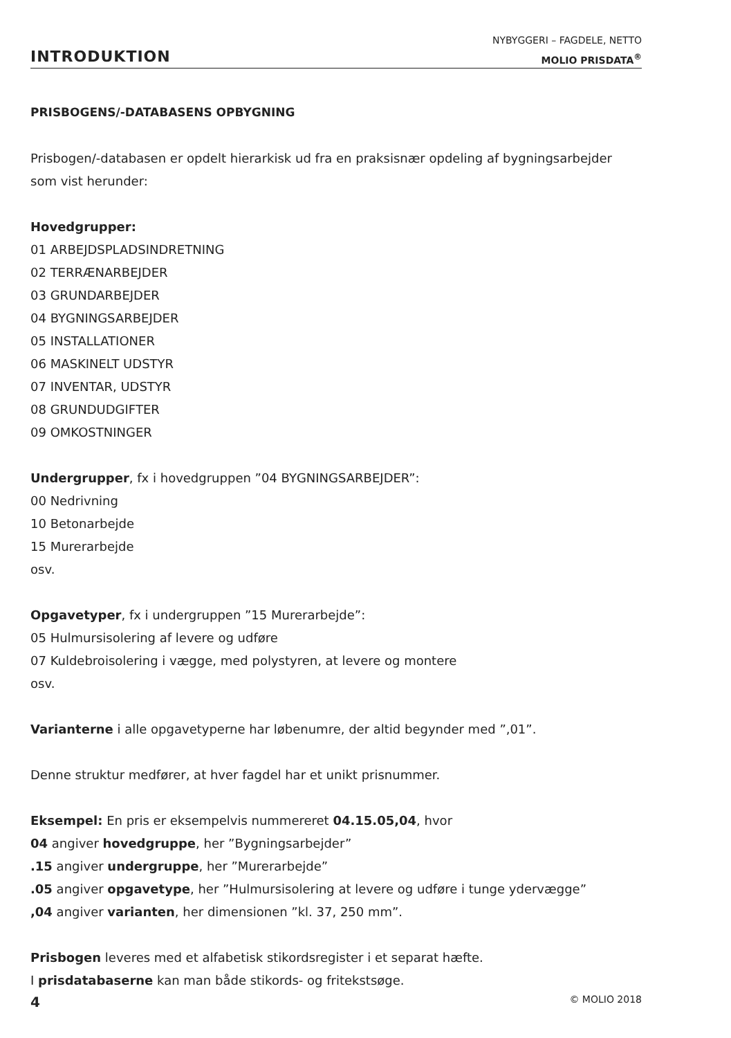INTRODUKTION
NYBYGGERI – FAGDELE, NETTO
MOLIO PRISDATA<sup>®</sup>
PRISBOGENS/-DATABASENS OPBYGNING
Prisbogen/-databasen er opdelt hierarkisk ud fra en praksisnær opdeling af bygningsarbejder
som vist herunder:
Hovedgrupper:
01 ARBEJDSPLADSINDRETNING
02 TERRÆNARBEJDER
03 GRUNDARBEJDER
04 BYGNINGSARBEJDER
05 INSTALLATIONER
06 MASKINELT UDSTYR
07 INVENTAR, UDSTYR
08 GRUNDUDGIFTER
09 OMKOSTNINGER
Undergrupper, fx i hovedgruppen ”04 BYGNINGSARBEJDER”:
00 Nedrivning
10 Betonarbejde
15 Murerarbejde
osv.
Opgavetyper, fx i undergruppen ”15 Murerarbejde”:
05 Hulmursisolering af levere og udføre
07 Kuldebroisolering i vægge, med polystyren, at levere og montere
osv.
Varianterne i alle opgavetyperne har løbenumre, der altid begynder med ”,01”.
Denne struktur medfører, at hver fagdel har et unikt prisnummer.
Eksempel: En pris er eksempelvis nummereret 04.15.05,04, hvor
04 angiver hovedgruppe, her ”Bygningsarbejder”
.15 angiver undergruppe, her ”Murerarbejde”
.05 angiver opgavetype, her ”Hulmursisolering at levere og udføre i tunge ydervægge”
,04 angiver varianten, her dimensionen ”kl. 37, 250 mm”.
Prisbogen leveres med et alfabetisk stikordsregister i et separat hæfte.
I prisdatabaserne kan man både stikords- og fritekstsøge.
4 © MOLIO 2018